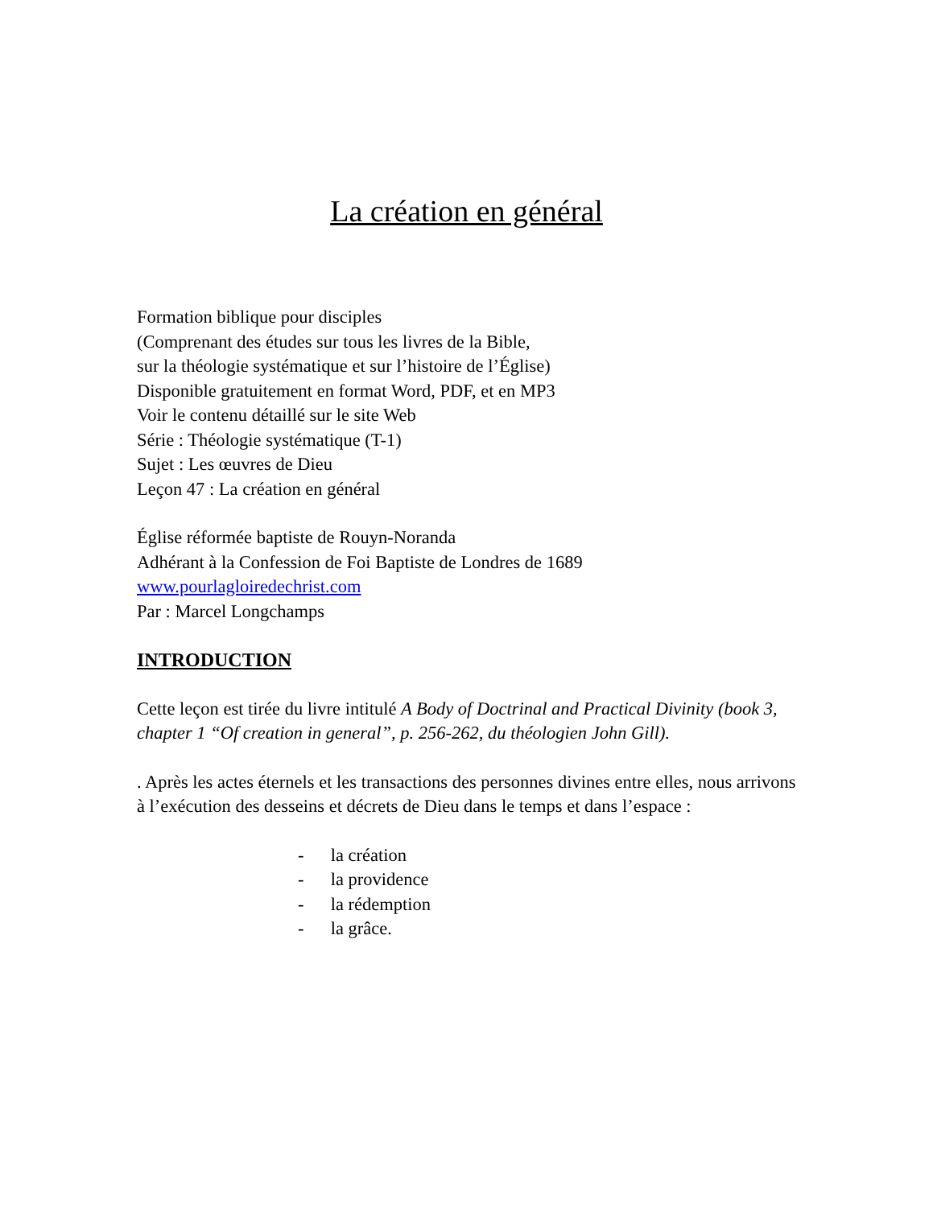La création en général
Formation biblique pour disciples
(Comprenant des études sur tous les livres de la Bible,
sur la théologie systématique et sur l’histoire de l’Église)
Disponible gratuitement en format Word, PDF, et en MP3
Voir le contenu détaillé sur le site Web
Série : Théologie systématique (T-1)
Sujet : Les œuvres de Dieu
Leçon 47 : La création en général
Église réformée baptiste de Rouyn-Noranda
Adhérant à la Confession de Foi Baptiste de Londres de 1689
www.pourlagloiredechrist.com
Par : Marcel Longchamps
INTRODUCTION
Cette leçon est tirée du livre intitulé A Body of Doctrinal and Practical Divinity (book 3, chapter 1 “Of creation in general”, p. 256-262, du théologien John Gill).
. Après les actes éternels et les transactions des personnes divines entre elles, nous arrivons à l’exécution des desseins et décrets de Dieu dans le temps et dans l’espace :
- la création
- la providence
- la rédemption
- la grâce.